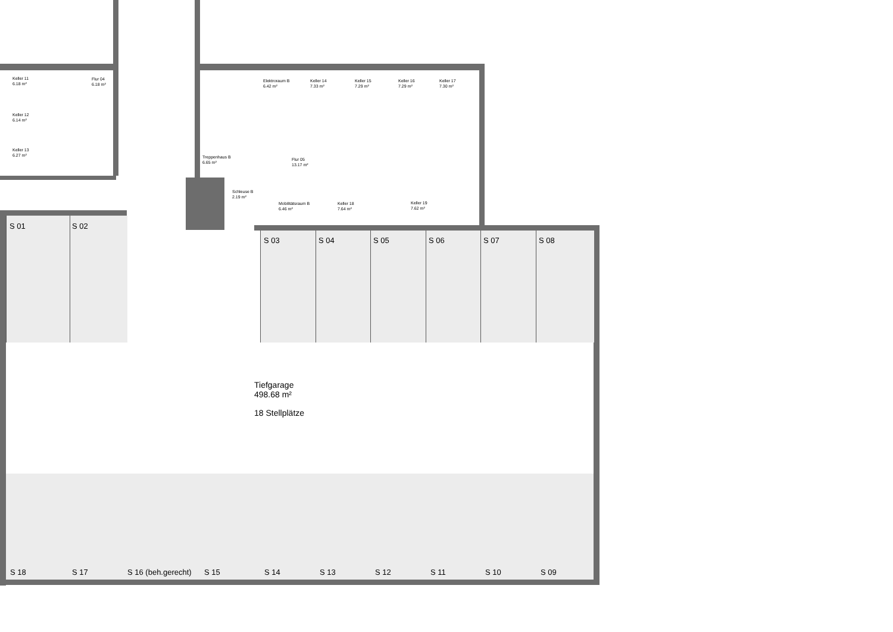Keller 11
6.18 m²
Flur 04
6.18 m²
Keller 12
6.14 m²
Keller 13
6.27 m²
Elektroraum B
6.42 m²
Keller 14
7.33 m²
Keller 15
7.29 m²
Keller 16
7.29 m²
Keller 17
7.30 m²
Treppenhaus B
6.65 m²
Flur 05
13.17 m²
Schleuse B
2.19 m²
Mobilitätsraum B
6.46 m²
Keller 18
7.64 m²
Keller 19
7.62 m²
S 01 S 02
S 03 S 04 S 05 S 06 S 07 S 08
Tiefgarage
498.68 m²
18 Stellplätze
S 18 S 17 S 16 (beh.gerecht) S 15 S 14 S 13 S 12 S 11 S 10 S 09